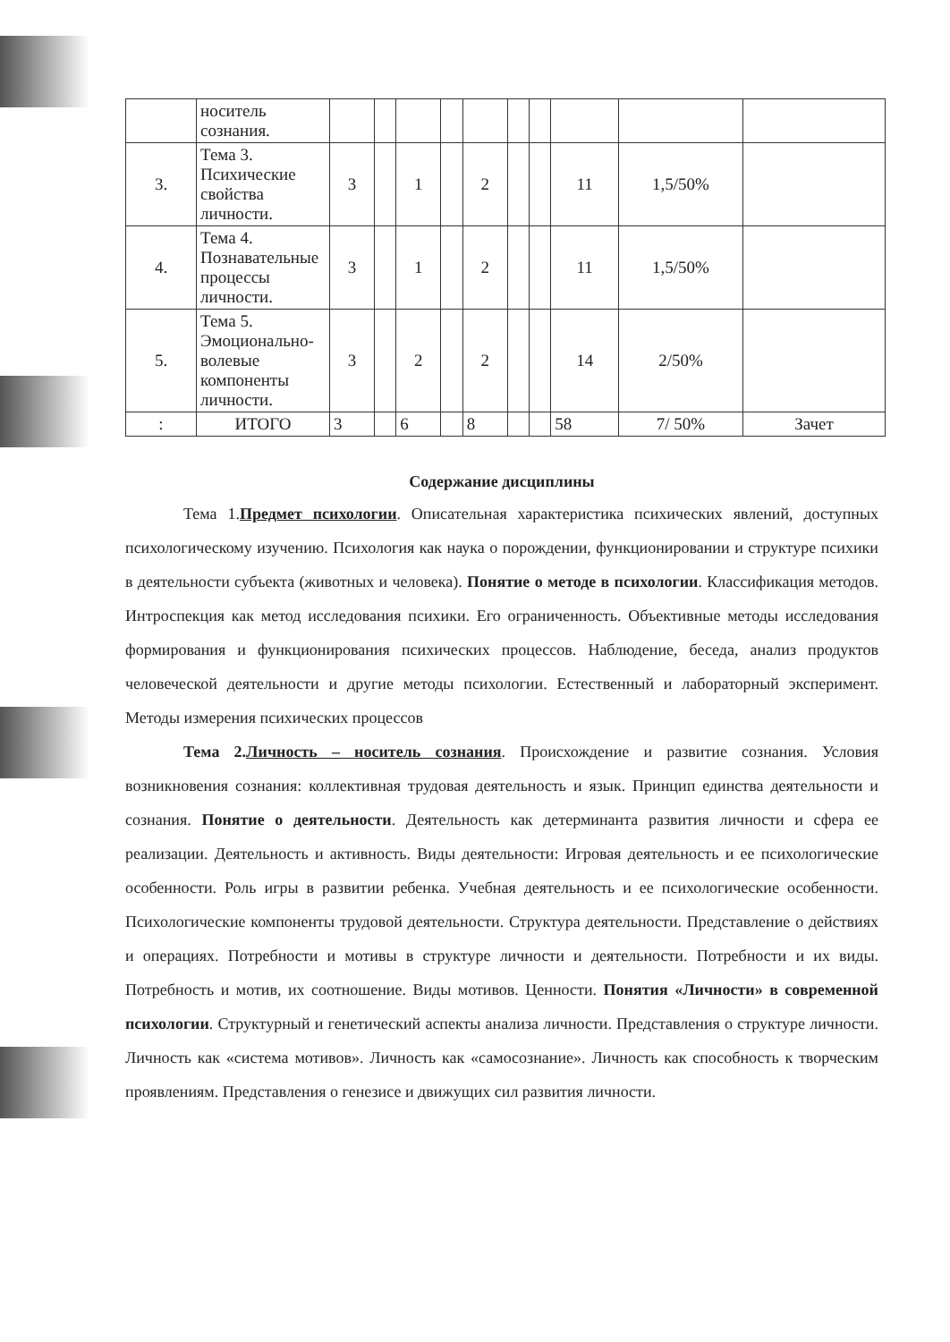| | носитель сознания. | | | | | | | | | | |
| 3. | Тема 3. Психические свойства личности. | 3 | | 1 | | 2 | | | 11 | 1,5/50% | |
| 4. | Тема 4. Познавательные процессы личности. | 3 | | 1 | | 2 | | | 11 | 1,5/50% | |
| 5. | Тема 5. Эмоционально-волевые компоненты личности. | 3 | | 2 | | 2 | | | 14 | 2/50% | |
| : | ИТОГО | 3 | | 6 | | 8 | | | 58 | 7/ 50% | Зачет |
Содержание дисциплины
Тема 1.Предмет психологии. Описательная характеристика психических явлений, доступных психологическому изучению. Психология как наука о порождении, функционировании и структуре психики в деятельности субъекта (животных и человека). Понятие о методе в психологии. Классификация методов. Интроспекция как метод исследования психики. Его ограниченность. Объективные методы исследования формирования и функционирования психических процессов. Наблюдение, беседа, анализ продуктов человеческой деятельности и другие методы психологии. Естественный и лабораторный эксперимент. Методы измерения психических процессов
Тема 2.Личность – носитель сознания. Происхождение и развитие сознания. Условия возникновения сознания: коллективная трудовая деятельность и язык. Принцип единства деятельности и сознания. Понятие о деятельности. Деятельность как детерминанта развития личности и сфера ее реализации. Деятельность и активность. Виды деятельности: Игровая деятельность и ее психологические особенности. Роль игры в развитии ребенка. Учебная деятельность и ее психологические особенности. Психологические компоненты трудовой деятельности. Структура деятельности. Представление о действиях и операциях. Потребности и мотивы в структуре личности и деятельности. Потребности и их виды. Потребность и мотив, их соотношение. Виды мотивов. Ценности. Понятия «Личности» в современной психологии. Структурный и генетический аспекты анализа личности. Представления о структуре личности. Личность как «система мотивов». Личность как «самосознание». Личность как способность к творческим проявлениям. Представления о генезисе и движущих сил развития личности.